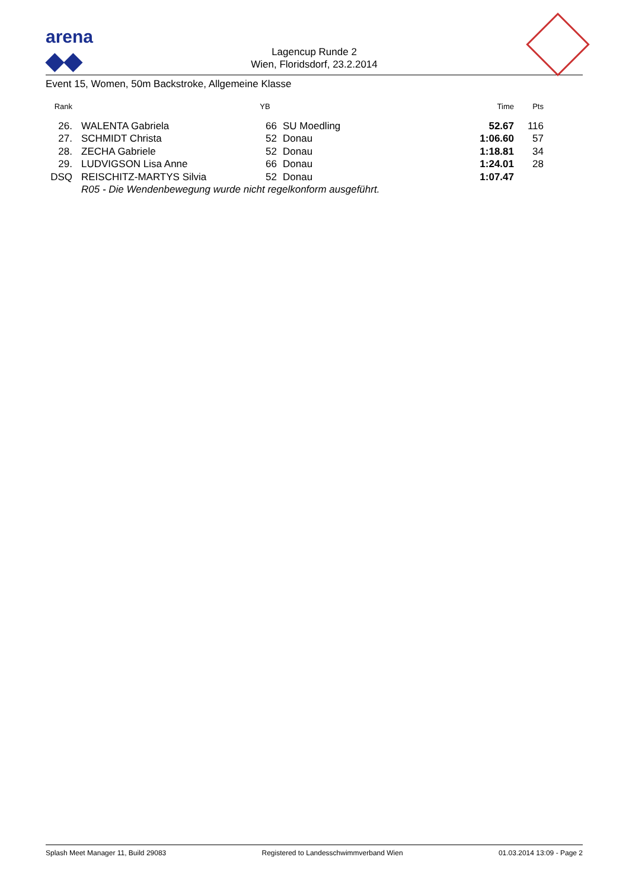arena
◆◆
Lagencup Runde 2
Wien, Floridsdorf, 23.2.2014
Event 15, Women, 50m Backstroke, Allgemeine Klasse
| Rank | | | YB | | | Time | Pts |
| --- | --- | --- | --- | --- | --- | --- | --- |
| 26. | | WALENTA Gabriela | 66 | | SU Moedling | 52.67 | 116 |
| 27. | | SCHMIDT Christa | 52 | | Donau | 1:06.60 | 57 |
| 28. | | ZECHA Gabriele | 52 | | Donau | 1:18.81 | 34 |
| 29. | | LUDVIGSON Lisa Anne | 66 | | Donau | 1:24.01 | 28 |
| DSQ | | REISCHITZ-MARTYS Silvia | 52 | | Donau | 1:07.47 | |
| | | R05 - Die Wendenbewegung wurde nicht regelkonform ausgeführt. | | | | | |
Splash Meet Manager 11, Build 29083 Registered to Landesschwimmverband Wien 01.03.2014 13:09 - Page 2